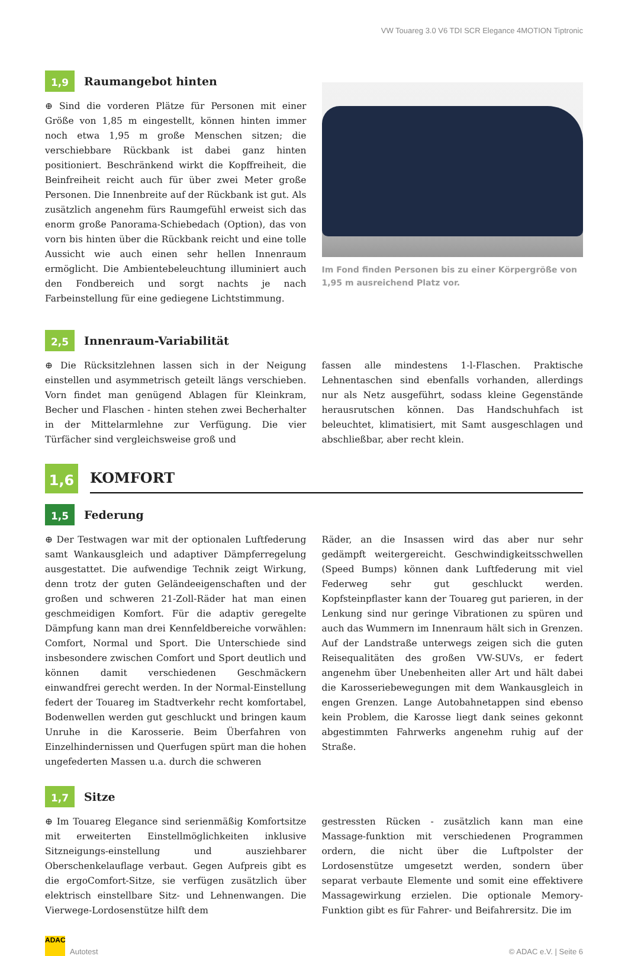VW Touareg 3.0 V6 TDI SCR Elegance 4MOTION Tiptronic
1,9
Raumangebot hinten
⊕ Sind die vorderen Plätze für Personen mit einer Größe von 1,85 m eingestellt, können hinten immer noch etwa 1,95 m große Menschen sitzen; die verschiebbare Rückbank ist dabei ganz hinten positioniert. Beschränkend wirkt die Kopffreiheit, die Beinfreiheit reicht auch für über zwei Meter große Personen. Die Innenbreite auf der Rückbank ist gut. Als zusätzlich angenehm fürs Raumgefühl erweist sich das enorm große Panorama-Schiebedach (Option), das von vorn bis hinten über die Rückbank reicht und eine tolle Aussicht wie auch einen sehr hellen Innenraum ermöglicht. Die Ambientebeleuchtung illuminiert auch den Fondbereich und sorgt nachts je nach Farbeinstellung für eine gediegene Lichtstimmung.
Im Fond finden Personen bis zu einer Körpergröße von 1,95 m ausreichend Platz vor.
2,5
Innenraum-Variabilität
⊕ Die Rücksitzlehnen lassen sich in der Neigung einstellen und asymmetrisch geteilt längs verschieben. Vorn findet man genügend Ablagen für Kleinkram, Becher und Flaschen - hinten stehen zwei Becherhalter in der Mittelarmlehne zur Verfügung. Die vier Türfächer sind vergleichsweise groß und
fassen alle mindestens 1-l-Flaschen. Praktische Lehnentaschen sind ebenfalls vorhanden, allerdings nur als Netz ausgeführt, sodass kleine Gegenstände herausrutschen können. Das Handschuhfach ist beleuchtet, klimatisiert, mit Samt ausgeschlagen und abschließbar, aber recht klein.
1,6
KOMFORT
1,5
Federung
⊕ Der Testwagen war mit der optionalen Luftfederung samt Wankausgleich und adaptiver Dämpferregelung ausgestattet. Die aufwendige Technik zeigt Wirkung, denn trotz der guten Geländeeigenschaften und der großen und schweren 21-Zoll-Räder hat man einen geschmeidigen Komfort. Für die adaptiv geregelte Dämpfung kann man drei Kennfeldbereiche vorwählen: Comfort, Normal und Sport. Die Unterschiede sind insbesondere zwischen Comfort und Sport deutlich und können damit verschiedenen Geschmäckern einwandfrei gerecht werden. In der Normal-Einstellung federt der Touareg im Stadtverkehr recht komfortabel, Bodenwellen werden gut geschluckt und bringen kaum Unruhe in die Karosserie. Beim Überfahren von Einzelhindernissen und Querfugen spürt man die hohen ungefederten Massen u.a. durch die schweren
Räder, an die Insassen wird das aber nur sehr gedämpft weitergereicht. Geschwindigkeitsschwellen (Speed Bumps) können dank Luftfederung mit viel Federweg sehr gut geschluckt werden. Kopfsteinpflaster kann der Touareg gut parieren, in der Lenkung sind nur geringe Vibrationen zu spüren und auch das Wummern im Innenraum hält sich in Grenzen. Auf der Landstraße unterwegs zeigen sich die guten Reisequalitäten des großen VW-SUVs, er federt angenehm über Unebenheiten aller Art und hält dabei die Karosseriebewegungen mit dem Wankausgleich in engen Grenzen. Lange Autobahnetappen sind ebenso kein Problem, die Karosse liegt dank seines gekonnt abgestimmten Fahrwerks angenehm ruhig auf der Straße.
1,7
Sitze
⊕ Im Touareg Elegance sind serienmäßig Komfortsitze mit erweiterten Einstellmöglichkeiten inklusive Sitzneigungs-einstellung und ausziehbarer Oberschenkelauflage verbaut. Gegen Aufpreis gibt es die ergoComfort-Sitze, sie verfügen zusätzlich über elektrisch einstellbare Sitz- und Lehnenwangen. Die Vierwege-Lordosenstütze hilft dem
gestressten Rücken - zusätzlich kann man eine Massage-funktion mit verschiedenen Programmen ordern, die nicht über die Luftpolster der Lordosenstütze umgesetzt werden, sondern über separat verbaute Elemente und somit eine effektivere Massagewirkung erzielen. Die optionale Memory-Funktion gibt es für Fahrer- und Beifahrersitz. Die im
ADAC Autotest
© ADAC e.V. | Seite 6